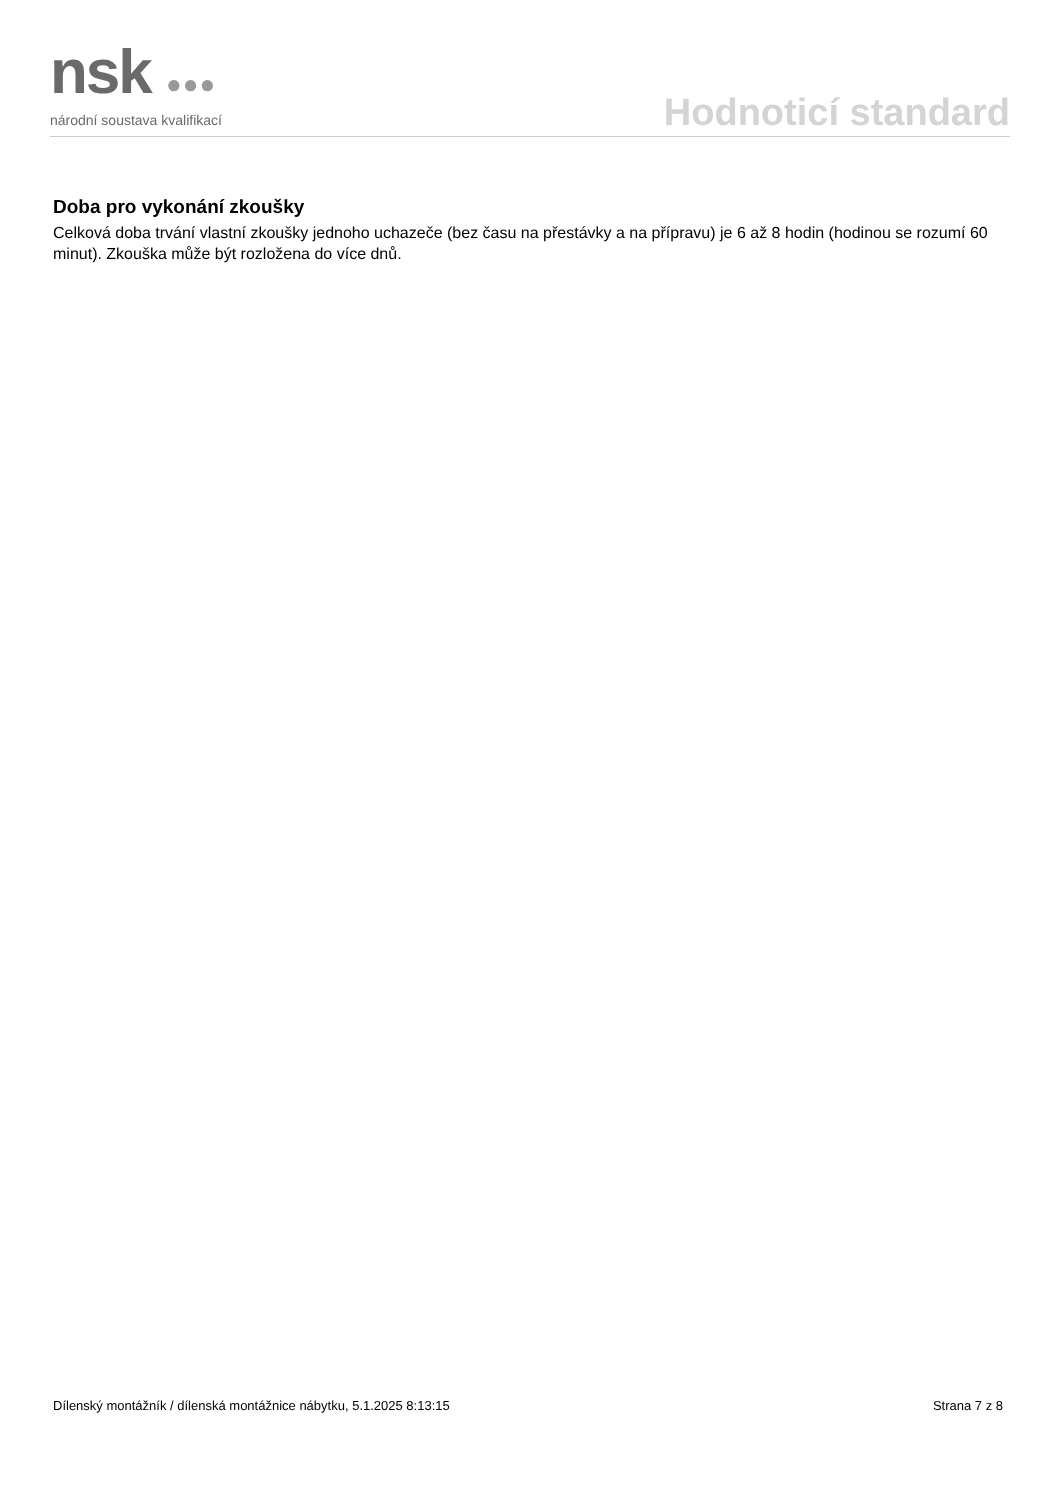nsk ●●●
národní soustava kvalifikací
Hodnoticí standard
Doba pro vykonání zkoušky
Celková doba trvání vlastní zkoušky jednoho uchazeče (bez času na přestávky a na přípravu) je 6 až 8 hodin (hodinou se rozumí 60 minut). Zkouška může být rozložena do více dnů.
Dílenský montážník / dílenská montážnice nábytku, 5.1.2025 8:13:15 Strana 7 z 8